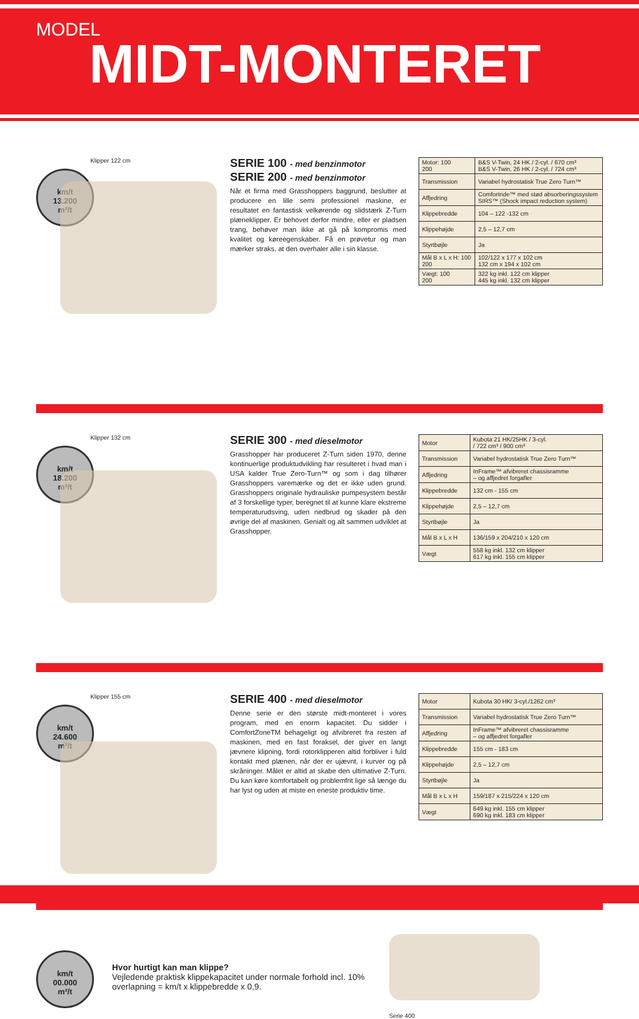MODEL
MIDT-MONTERET
Klipper 122 cm
km/t
13.200
m²/t
SERIE 100 - med benzinmotor
SERIE 200 - med benzinmotor
Når et firma med Grasshoppers baggrund, beslutter at producere en lille semi professionel maskine, er resultatet en fantastisk velkørende og slidstærk Z-Turn plæneklipper. Er behovet derfor mindre, eller er pladsen trang, behøver man ikke at gå på kompromis med kvalitet og køreegenskaber. Få en prøvetur og man mærker straks, at den overhaler alle i sin klasse.
| Motor: 100 200 | B&S V-Twin, 24 HK / 2-cyl. / 670 cm³ B&S V-Twin, 26 HK / 2-cyl. / 724 cm³ |
| Transmission | Variabel hydrostatisk True Zero Turn™ |
| Affjedring | Comfortride™ med stød absorberingssystem SIRS™ (Shock impact reduction system) |
| Klippebredde | 104 – 122 -132 cm |
| Klippehøjde | 2,5 – 12,7 cm |
| Styrtbøjle | Ja |
| Mål B x L x H: 100 200 | 102/122 x 177 x 102 cm 132 cm x 194 x 102 cm |
| Vægt: 100 200 | 322 kg inkl. 122 cm klipper 445 kg inkl. 132 cm klipper |
Klipper 132 cm
km/t
18.200
m²/t
SERIE 300 - med dieselmotor
Grasshopper har produceret Z-Turn siden 1970, denne kontinuerlige produktudvikling har resulteret i hvad man i USA kalder True Zero-Turn™ og som i dag tilhører Grasshoppers varemærke og det er ikke uden grund. Grasshoppers originale hydrauliske pumpesystem består af 3 forskellige typer, beregnet til at kunne klare ekstreme temperaturudsving, uden nedbrud og skader på den øvrige del af maskinen. Genialt og alt sammen udviklet at Grasshopper.
| Motor | Kubota 21 HK/25HK / 3-cyl. / 722 cm³ / 900 cm³ |
| Transmission | Variabel hydrostatisk True Zero Turn™ |
| Affjedring | InFrame™ afvibreret chassisramme – og affjedret forgafler |
| Klippebredde | 132 cm - 155 cm |
| Klippehøjde | 2,5 – 12,7 cm |
| Styrtbøjle | Ja |
| Mål B x L x H | 136/159 x 204/210 x 120 cm |
| Vægt | 558 kg inkl. 132 cm klipper 617 kg inkl. 155 cm klipper |
Klipper 155 cm
km/t
24.600
m²/t
SERIE 400 - med dieselmotor
Denne serie er den største midt-monteret i vores program, med en enorm kapacitet. Du sidder i ComfortZoneTM behageligt og afvibreret fra resten af maskinen, med en fast foraksel, der giver en langt jævnere klipning, fordi rotorklipperen altid forbliver i fuld kontakt med plænen, når der er ujævnt, i kurver og på skråninger. Målet er altid at skabe den ultimative Z-Turn. Du kan køre komfortabelt og problemfrit lige så længe du har lyst og uden at miste en eneste produktiv time.
| Motor | Kubota 30 HK/ 3-cyl./1262 cm³ |
| Transmission | Variabel hydrostatisk True Zero Turn™ |
| Affjedring | InFrame™ afvibreret chassisramme – og affjedret forgafler |
| Klippebredde | 155 cm - 183 cm |
| Klippehøjde | 2,5 – 12,7 cm |
| Styrtbøjle | Ja |
| Mål B x L x H | 159/187 x 215/224 x 120 cm |
| Vægt | 649 kg inkl. 155 cm klipper 690 kg inkl. 183 cm klipper |
km/t
00.000
m²/t
Hvor hurtigt kan man klippe?
Vejledende praktisk klippekapacitet under normale forhold incl. 10% overlapning = km/t x klippebredde x 0,9.
Serie 400